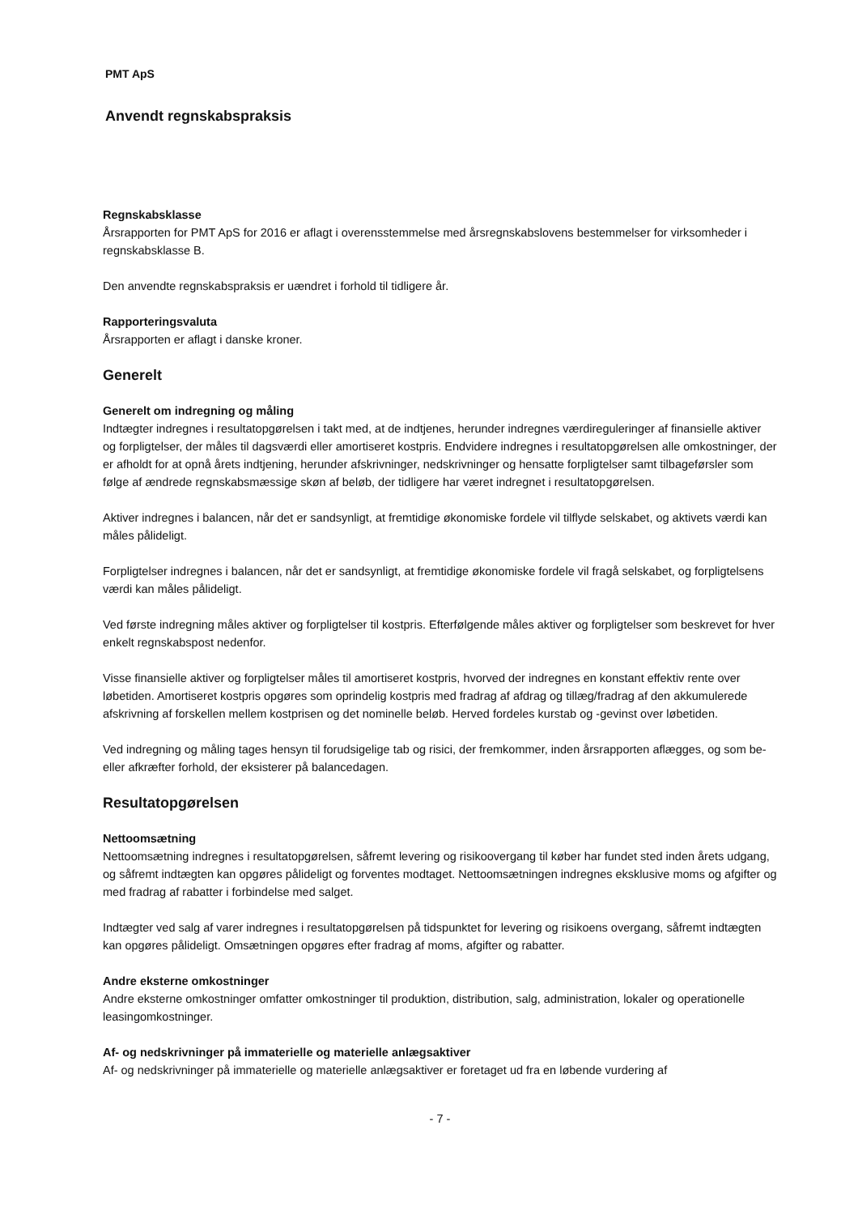PMT ApS
Anvendt regnskabspraksis
Regnskabsklasse
Årsrapporten for PMT ApS for 2016 er aflagt i overensstemmelse med årsregnskabslovens bestemmelser for virksomheder i regnskabsklasse B.
Den anvendte regnskabspraksis er uændret i forhold til tidligere år.
Rapporteringsvaluta
Årsrapporten er aflagt i danske kroner.
Generelt
Generelt om indregning og måling
Indtægter indregnes i resultatopgørelsen i takt med, at de indtjenes, herunder indregnes værdireguleringer af finansielle aktiver og forpligtelser, der måles til dagsværdi eller amortiseret kostpris. Endvidere indregnes i resultatopgørelsen alle omkostninger, der er afholdt for at opnå årets indtjening, herunder afskrivninger, nedskrivninger og hensatte forpligtelser samt tilbageførsler som følge af ændrede regnskabsmæssige skøn af beløb, der tidligere har været indregnet i resultatopgørelsen.
Aktiver indregnes i balancen, når det er sandsynligt, at fremtidige økonomiske fordele vil tilflyde selskabet, og aktivets værdi kan måles pålideligt.
Forpligtelser indregnes i balancen, når det er sandsynligt, at fremtidige økonomiske fordele vil fragå selskabet, og forpligtelsens værdi kan måles pålideligt.
Ved første indregning måles aktiver og forpligtelser til kostpris. Efterfølgende måles aktiver og forpligtelser som beskrevet for hver enkelt regnskabspost nedenfor.
Visse finansielle aktiver og forpligtelser måles til amortiseret kostpris, hvorved der indregnes en konstant effektiv rente over løbetiden. Amortiseret kostpris opgøres som oprindelig kostpris med fradrag af afdrag og tillæg/fradrag af den akkumulerede afskrivning af forskellen mellem kostprisen og det nominelle beløb. Herved fordeles kurstab og -gevinst over løbetiden.
Ved indregning og måling tages hensyn til forudsigelige tab og risici, der fremkommer, inden årsrapporten aflægges, og som be- eller afkræfter forhold, der eksisterer på balancedagen.
Resultatopgørelsen
Nettoomsætning
Nettoomsætning indregnes i resultatopgørelsen, såfremt levering og risikoovergang til køber har fundet sted inden årets udgang, og såfremt indtægten kan opgøres pålideligt og forventes modtaget. Nettoomsætningen indregnes eksklusive moms og afgifter og med fradrag af rabatter i forbindelse med salget.
Indtægter ved salg af varer indregnes i resultatopgørelsen på tidspunktet for levering og risikoens overgang, såfremt indtægten kan opgøres pålideligt. Omsætningen opgøres efter fradrag af moms, afgifter og rabatter.
Andre eksterne omkostninger
Andre eksterne omkostninger omfatter omkostninger til produktion, distribution, salg, administration, lokaler og operationelle leasingomkostninger.
Af- og nedskrivninger på immaterielle og materielle anlægsaktiver
Af- og nedskrivninger på immaterielle og materielle anlægsaktiver er foretaget ud fra en løbende vurdering af
- 7 -